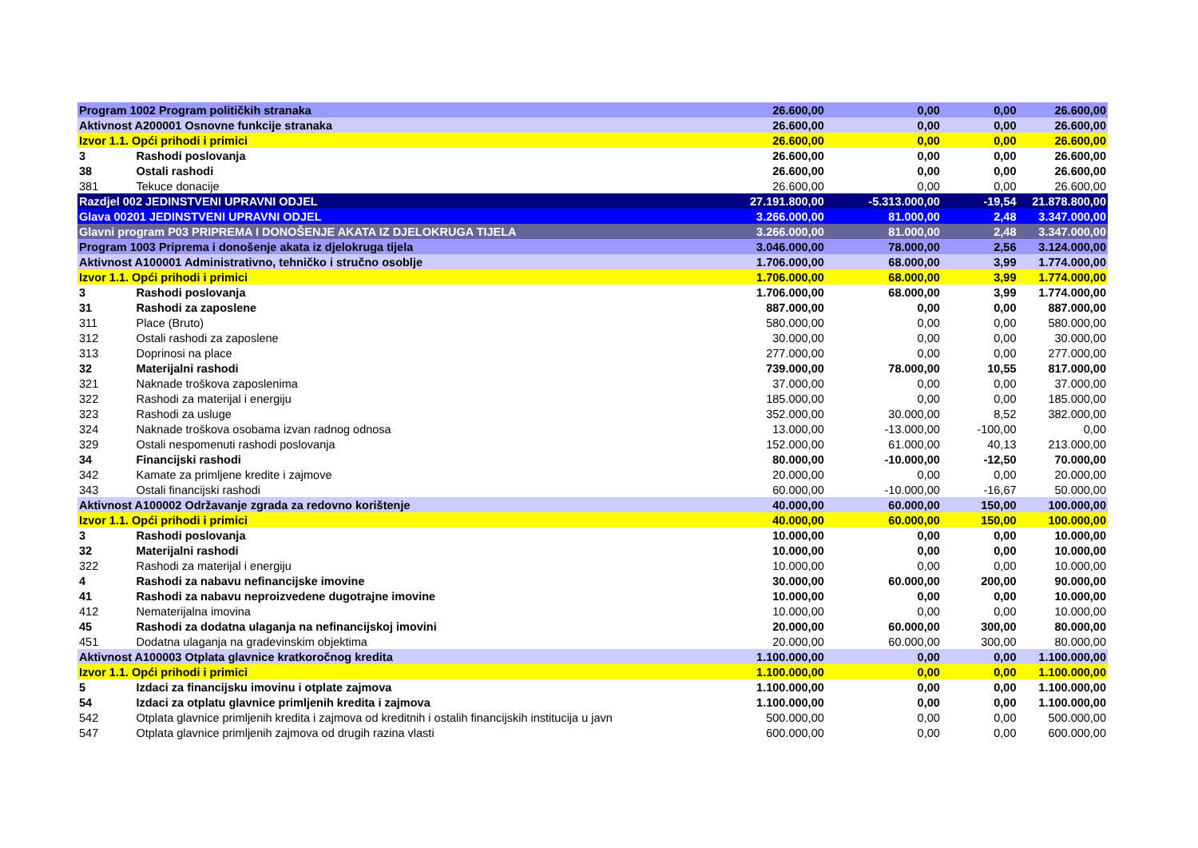| Program 1002 Program političkih stranaka | | 26.600,00 | 0,00 | 0,00 | 26.600,00 |
| Aktivnost A200001 Osnovne funkcije stranaka | | 26.600,00 | 0,00 | 0,00 | 26.600,00 |
| Izvor 1.1. Opći prihodi i primici | | 26.600,00 | 0,00 | 0,00 | 26.600,00 |
| 3 | Rashodi poslovanja | 26.600,00 | 0,00 | 0,00 | 26.600,00 |
| 38 | Ostali rashodi | 26.600,00 | 0,00 | 0,00 | 26.600,00 |
| 381 | Tekuce donacije | 26.600,00 | 0,00 | 0,00 | 26.600,00 |
| Razdjel 002 JEDINSTVENI UPRAVNI ODJEL | | 27.191.800,00 | -5.313.000,00 | -19,54 | 21.878.800,00 |
| Glava 00201 JEDINSTVENI UPRAVNI ODJEL | | 3.266.000,00 | 81.000,00 | 2,48 | 3.347.000,00 |
| Glavni program P03 PRIPREMA I DONOŠENJE AKATA IZ DJELOKRUGA TIJELA | | 3.266.000,00 | 81.000,00 | 2,48 | 3.347.000,00 |
| Program 1003 Priprema i donošenje akata iz djelokruga tijela | | 3.046.000,00 | 78.000,00 | 2,56 | 3.124.000,00 |
| Aktivnost A100001 Administrativno, tehničko i stručno osoblje | | 1.706.000,00 | 68.000,00 | 3,99 | 1.774.000,00 |
| Izvor 1.1. Opći prihodi i primici | | 1.706.000,00 | 68.000,00 | 3,99 | 1.774.000,00 |
| 3 | Rashodi poslovanja | 1.706.000,00 | 68.000,00 | 3,99 | 1.774.000,00 |
| 31 | Rashodi za zaposlene | 887.000,00 | 0,00 | 0,00 | 887.000,00 |
| 311 | Place (Bruto) | 580.000,00 | 0,00 | 0,00 | 580.000,00 |
| 312 | Ostali rashodi za zaposlene | 30.000,00 | 0,00 | 0,00 | 30.000,00 |
| 313 | Doprinosi na place | 277.000,00 | 0,00 | 0,00 | 277.000,00 |
| 32 | Materijalni rashodi | 739.000,00 | 78.000,00 | 10,55 | 817.000,00 |
| 321 | Naknade troškova zaposlenima | 37.000,00 | 0,00 | 0,00 | 37.000,00 |
| 322 | Rashodi za materijal i energiju | 185.000,00 | 0,00 | 0,00 | 185.000,00 |
| 323 | Rashodi za usluge | 352.000,00 | 30.000,00 | 8,52 | 382.000,00 |
| 324 | Naknade troškova osobama izvan radnog odnosa | 13.000,00 | -13.000,00 | -100,00 | 0,00 |
| 329 | Ostali nespomenuti rashodi poslovanja | 152.000,00 | 61.000,00 | 40,13 | 213.000,00 |
| 34 | Financijski rashodi | 80.000,00 | -10.000,00 | -12,50 | 70.000,00 |
| 342 | Kamate za primljene kredite i zajmove | 20.000,00 | 0,00 | 0,00 | 20.000,00 |
| 343 | Ostali financijski rashodi | 60.000,00 | -10.000,00 | -16,67 | 50.000,00 |
| Aktivnost A100002 Održavanje zgrada za redovno korištenje | | 40.000,00 | 60.000,00 | 150,00 | 100.000,00 |
| Izvor 1.1. Opći prihodi i primici | | 40.000,00 | 60.000,00 | 150,00 | 100.000,00 |
| 3 | Rashodi poslovanja | 10.000,00 | 0,00 | 0,00 | 10.000,00 |
| 32 | Materijalni rashodi | 10.000,00 | 0,00 | 0,00 | 10.000,00 |
| 322 | Rashodi za materijal i energiju | 10.000,00 | 0,00 | 0,00 | 10.000,00 |
| 4 | Rashodi za nabavu nefinancijske imovine | 30.000,00 | 60.000,00 | 200,00 | 90.000,00 |
| 41 | Rashodi za nabavu neproizvedene dugotrajne imovine | 10.000,00 | 0,00 | 0,00 | 10.000,00 |
| 412 | Nematerijalna imovina | 10.000,00 | 0,00 | 0,00 | 10.000,00 |
| 45 | Rashodi za dodatna ulaganja na nefinancijskoj imovini | 20.000,00 | 60.000,00 | 300,00 | 80.000,00 |
| 451 | Dodatna ulaganja na gradevinskim objektima | 20.000,00 | 60.000,00 | 300,00 | 80.000,00 |
| Aktivnost A100003 Otplata glavnice kratkoročnog kredita | | 1.100.000,00 | 0,00 | 0,00 | 1.100.000,00 |
| Izvor 1.1. Opći prihodi i primici | | 1.100.000,00 | 0,00 | 0,00 | 1.100.000,00 |
| 5 | Izdaci za financijsku imovinu i otplate zajmova | 1.100.000,00 | 0,00 | 0,00 | 1.100.000,00 |
| 54 | Izdaci za otplatu glavnice primljenih kredita i zajmova | 1.100.000,00 | 0,00 | 0,00 | 1.100.000,00 |
| 542 | Otplata glavnice primljenih kredita i zajmova od kreditnih i ostalih financijskih institucija u javn | 500.000,00 | 0,00 | 0,00 | 500.000,00 |
| 547 | Otplata glavnice primljenih zajmova od drugih razina vlasti | 600.000,00 | 0,00 | 0,00 | 600.000,00 |